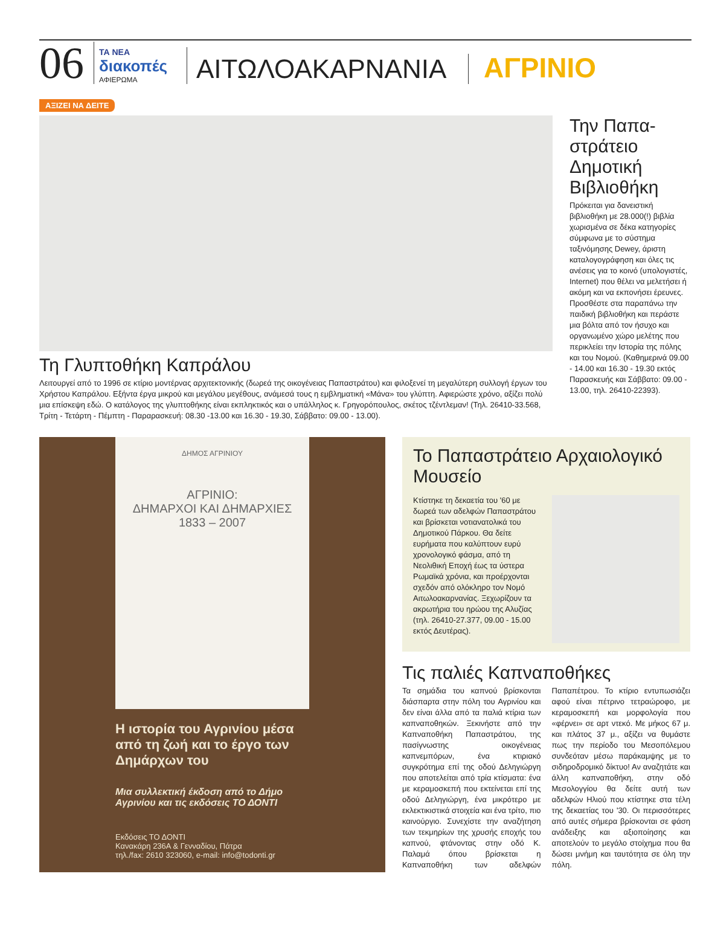06
ΤΑ ΝΕΑ
διακοπές
ΑΦΙΕΡΩΜΑ
ΑΙΤΩΛΟΑΚΑΡΝΑΝΙΑ
ΑΓΡΙΝΙΟ
ΑΞΙΖΕΙ ΝΑ ΔΕΙΤΕ
Τη Γλυπτοθήκη Καπράλου
Λειτουργεί από το 1996 σε κτίριο μοντέρνας αρχιτεκτονικής (δωρεά της οικογένειας Παπαστράτου) και φιλοξενεί τη μεγαλύτερη συλλογή έργων του Χρήστου Καπράλου. Εξήντα έργα μικρού και μεγάλου μεγέθους, ανάμεσά τους η εμβληματική «Μάνα» του γλύπτη. Αφιερώστε χρόνο, αξίζει πολύ μια επίσκεψη εδώ. Ο κατάλογος της γλυπτοθήκης είναι εκπληκτικός και ο υπάλληλος κ. Γρηγορόπουλος, σκέτος τζέντλεμαν! (Τηλ. 26410-33.568, Τρίτη - Τετάρτη - Πέμπτη - Παραρασκευή: 08.30 -13.00 και 16.30 - 19.30, Σάββατο: 09.00 - 13.00).
Την Παπα-στράτειο Δημοτική Βιβλιοθήκη
Πρόκειται για δανειστική βιβλιοθήκη με 28.000(!) βιβλία χωρισμένα σε δέκα κατηγορίες σύμφωνα με το σύστημα ταξινόμησης Dewey, άριστη καταλογογράφηση και όλες τις ανέσεις για το κοινό (υπολογιστές, Internet) που θέλει να μελετήσει ή ακόμη και να εκπονήσει έρευνες. Προσθέστε στα παραπάνω την παιδική βιβλιοθήκη και περάστε μια βόλτα από τον ήσυχο και οργανωμένο χώρο μελέτης που περικλείει την Ιστορία της πόλης και του Νομού. (Καθημερινά 09.00 - 14.00 και 16.30 - 19.30 εκτός Παρασκευής και Σάββατο: 09.00 - 13.00, τηλ. 26410-22393).
ΔΗΜΟΣ ΑΓΡΙΝΙΟΥ
ΑΓΡΙΝΙΟ:
ΔΗΜΑΡΧΟΙ ΚΑΙ ΔΗΜΑΡΧΙΕΣ
1833 – 2007
Η ιστορία του Αγρινίου μέσα από τη ζωή και το έργο των Δημάρχων του
Μια συλλεκτική έκδοση από το Δήμο Αγρινίου και τις εκδόσεις ΤΟ ΔΟΝΤΙ
Εκδόσεις ΤΟ ΔΟΝΤΙ
Κανακάρη 236Α & Γενναδίου, Πάτρα
τηλ./fax: 2610 323060, e-mail: info@todonti.gr
Το Παπαστράτειο Αρχαιολογικό Μουσείο
Κτίστηκε τη δεκαετία του '60 με δωρεά των αδελφών Παπαστράτου και βρίσκεται νοτιανατολικά του Δημοτικού Πάρκου. Θα δείτε ευρήματα που καλύπτουν ευρύ χρονολογικό φάσμα, από τη Νεολιθική Εποχή έως τα ύστερα Ρωμαϊκά χρόνια, και προέρχονται σχεδόν από ολόκληρο τον Νομό Αιτωλοακαρνανίας. Ξεχωρίζουν τα ακρωτήρια του ηρώου της Αλυζίας (τηλ. 26410-27.377, 09.00 - 15.00 εκτός Δευτέρας).
Τις παλιές Καπναποθήκες
Τα σημάδια του καπνού βρίσκονται διάσπαρτα στην πόλη του Αγρινίου και δεν είναι άλλα από τα παλιά κτίρια των καπναποθηκών. Ξεκινήστε από την Καπναποθήκη Παπαστράτου, της πασίγνωστης οικογένειας καπνεμπόρων, ένα κτιριακό συγκρότημα επί της οδού Δεληγιώργη που αποτελείται από τρία κτίσματα: ένα με κεραμοσκεπή που εκτείνεται επί της οδού Δεληγιώργη, ένα μικρότερο με εκλεκτικιστικά στοιχεία και ένα τρίτο, πιο καινούργιο. Συνεχίστε την αναζήτηση των τεκμηρίων της χρυσής εποχής του καπνού, φτάνοντας στην οδό Κ. Παλαμά όπου βρίσκεται η Καπναποθήκη των αδελφών Παπαπέτρου. Το κτίριο εντυπωσιάζει αφού είναι πέτρινο τετραώροφο, με κεραμοσκεπή και μορφολογία που «φέρνει» σε αρτ ντεκό. Με μήκος 67 μ. και πλάτος 37 μ., αξίζει να θυμάστε πως την περίοδο του Μεσοπόλεμου συνδεόταν μέσω παράκαμψης με το σιδηροδρομικό δίκτυο! Αν αναζητάτε και άλλη καπναποθήκη, στην οδό Μεσολογγίου θα δείτε αυτή των αδελφών Ηλιού που κτίστηκε στα τέλη της δεκαετίας του '30. Οι περισσότερες από αυτές σήμερα βρίσκονται σε φάση ανάδειξης και αξιοποίησης και αποτελούν το μεγάλο στοίχημα που θα δώσει μνήμη και ταυτότητα σε όλη την πόλη.